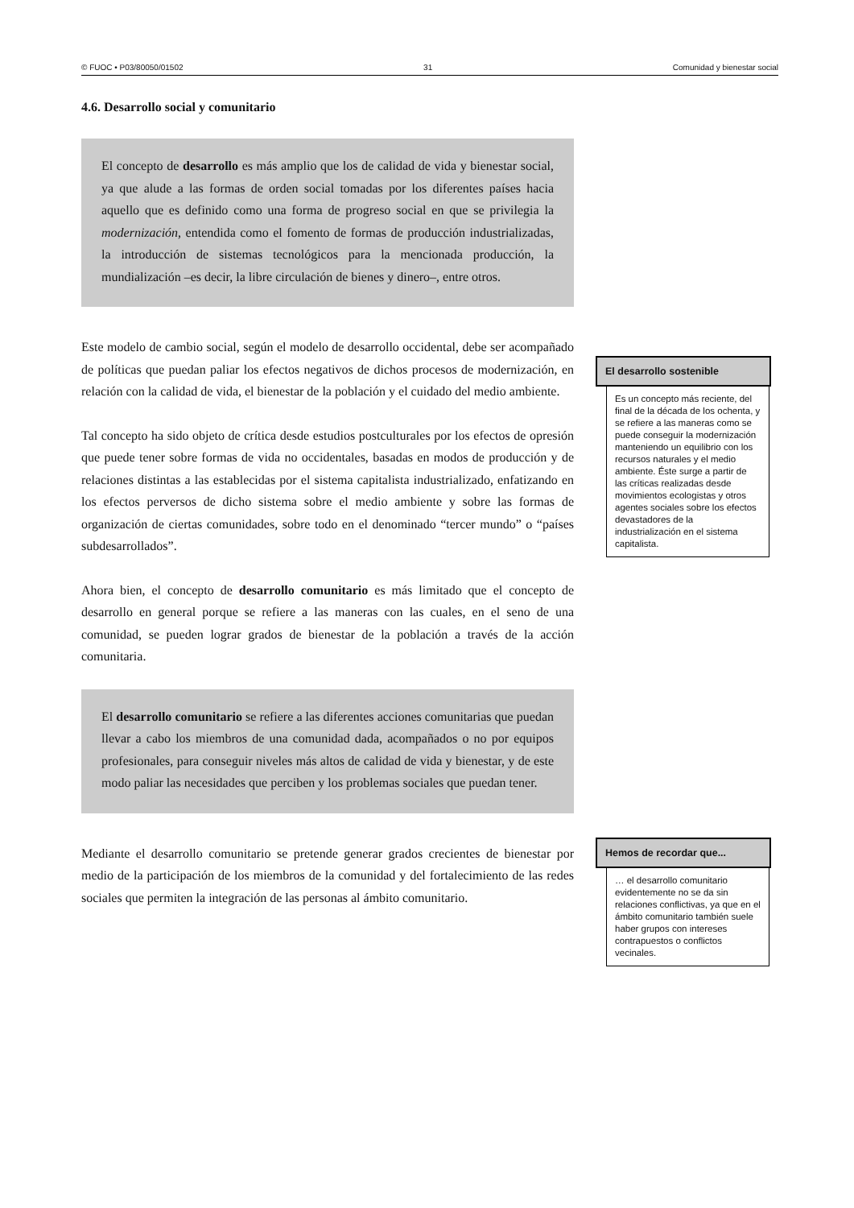© FUOC • P03/80050/01502 31 Comunidad y bienestar social
4.6. Desarrollo social y comunitario
El concepto de desarrollo es más amplio que los de calidad de vida y bienestar social, ya que alude a las formas de orden social tomadas por los diferentes países hacia aquello que es definido como una forma de progreso social en que se privilegia la modernización, entendida como el fomento de formas de producción industrializadas, la introducción de sistemas tecnológicos para la mencionada producción, la mundialización –es decir, la libre circulación de bienes y dinero–, entre otros.
Este modelo de cambio social, según el modelo de desarrollo occidental, debe ser acompañado de políticas que puedan paliar los efectos negativos de dichos procesos de modernización, en relación con la calidad de vida, el bienestar de la población y el cuidado del medio ambiente.
Tal concepto ha sido objeto de crítica desde estudios postculturales por los efectos de opresión que puede tener sobre formas de vida no occidentales, basadas en modos de producción y de relaciones distintas a las establecidas por el sistema capitalista industrializado, enfatizando en los efectos perversos de dicho sistema sobre el medio ambiente y sobre las formas de organización de ciertas comunidades, sobre todo en el denominado “tercer mundo” o “países subdesarrollados”.
Ahora bien, el concepto de desarrollo comunitario es más limitado que el concepto de desarrollo en general porque se refiere a las maneras con las cuales, en el seno de una comunidad, se pueden lograr grados de bienestar de la población a través de la acción comunitaria.
El desarrollo comunitario se refiere a las diferentes acciones comunitarias que puedan llevar a cabo los miembros de una comunidad dada, acompañados o no por equipos profesionales, para conseguir niveles más altos de calidad de vida y bienestar, y de este modo paliar las necesidades que perciben y los problemas sociales que puedan tener.
Mediante el desarrollo comunitario se pretende generar grados crecientes de bienestar por medio de la participación de los miembros de la comunidad y del fortalecimiento de las redes sociales que permiten la integración de las personas al ámbito comunitario.
El desarrollo sostenible
Es un concepto más reciente, del final de la década de los ochenta, y se refiere a las maneras como se puede conseguir la modernización manteniendo un equilibrio con los recursos naturales y el medio ambiente. Éste surge a partir de las críticas realizadas desde movimientos ecologistas y otros agentes sociales sobre los efectos devastadores de la industrialización en el sistema capitalista.
Hemos de recordar que...
… el desarrollo comunitario evidentemente no se da sin relaciones conflictivas, ya que en el ámbito comunitario también suele haber grupos con intereses contrapuestos o conflictos vecinales.